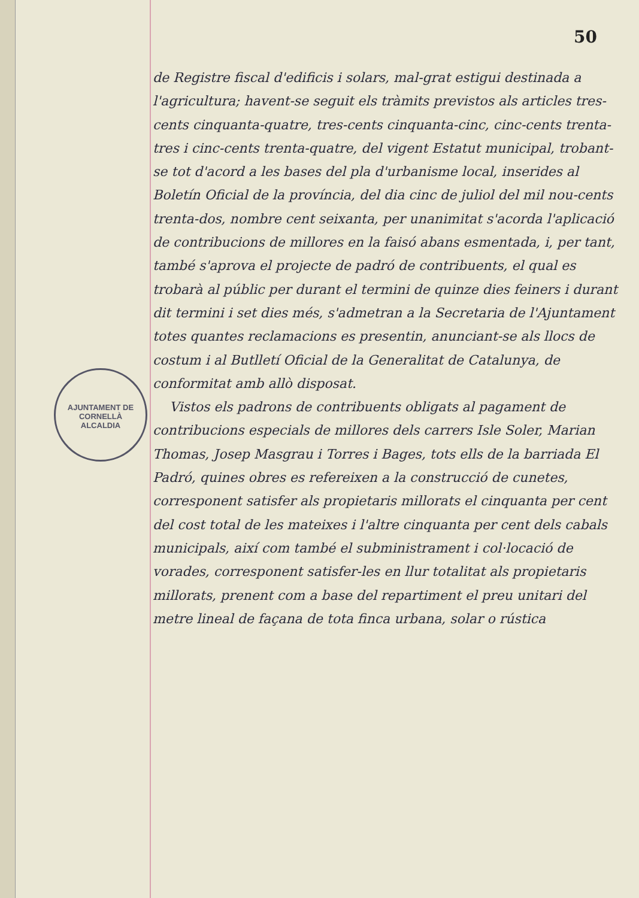50
AJUNTAMENT DE CORNELLÀ
ALCALDIA
de Registre fiscal d'edificis i solars, mal-grat estigui destinada a l'agricultura; havent-se seguit els tràmits previstos als articles tres-cents cinquanta-quatre, tres-cents cinquanta-cinc, cinc-cents trenta-tres i cinc-cents trenta-quatre, del vigent Estatut municipal, trobant-se tot d'acord a les bases del pla d'urbanisme local, inserides al Boletín Oficial de la província, del dia cinc de juliol del mil nou-cents trenta-dos, nombre cent seixanta, per unanimitat s'acorda l'aplicació de contribucions de millores en la faisó abans esmentada, i, per tant, també s'aprova el projecte de padró de contribuents, el qual es trobarà al públic per durant el termini de quinze dies feiners i durant dit termini i set dies més, s'admetran a la Secretaria de l'Ajuntament totes quantes reclamacions es presentin, anunciant-se als llocs de costum i al Butlletí Oficial de la Generalitat de Catalunya, de conformitat amb allò disposat.
Vistos els padrons de contribuents obligats al pagament de contribucions especials de millores dels carrers Isle Soler, Marian Thomas, Josep Masgrau i Torres i Bages, tots ells de la barriada El Padró, quines obres es refereixen a la construcció de cunetes, corresponent satisfer als propietaris millorats el cinquanta per cent del cost total de les mateixes i l'altre cinquanta per cent dels cabals municipals, així com també el subministrament i col·locació de vorades, corresponent satisfer-les en llur totalitat als propietaris millorats, prenent com a base del repartiment el preu unitari del metre lineal de façana de tota finca urbana, solar o rústica